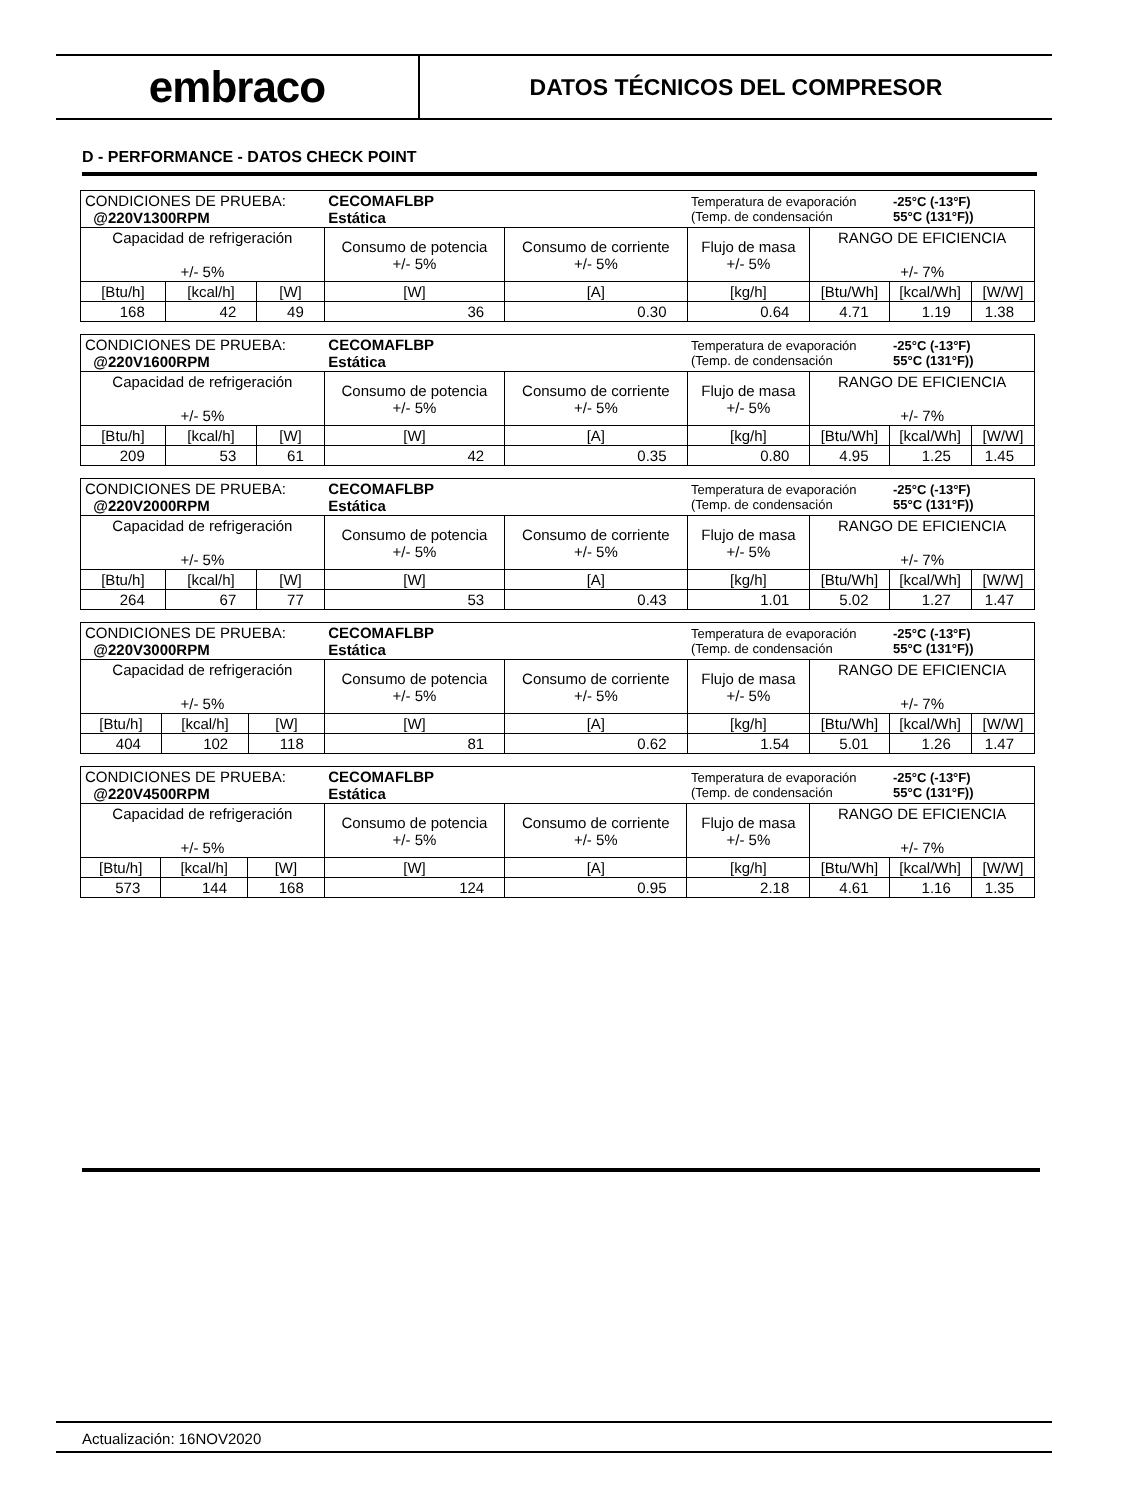embraco
DATOS TÉCNICOS DEL COMPRESOR
D - PERFORMANCE - DATOS CHECK POINT
| CONDICIONES DE PRUEBA: @220V1300RPM | | | CECOMAFLBP Estática | | Temperatura de evaporación (Temp. de condensación | | -25°C (-13°F) 55°C (131°F)) | |
| Capacidad de refrigeración +/- 5% | | | Consumo de potencia +/- 5% | Consumo de corriente +/- 5% | Flujo de masa +/- 5% | RANGO DE EFICIENCIA +/- 7% | | |
| [Btu/h] | [kcal/h] | [W] | [W] | [A] | [kg/h] | [Btu/Wh] | [kcal/Wh] | [W/W] |
| 168 | 42 | 49 | 36 | 0.30 | 0.64 | 4.71 | 1.19 | 1.38 |
| CONDICIONES DE PRUEBA: @220V1600RPM | | | CECOMAFLBP Estática | | Temperatura de evaporación (Temp. de condensación | | -25°C (-13°F) 55°C (131°F)) | |
| Capacidad de refrigeración +/- 5% | | | Consumo de potencia +/- 5% | Consumo de corriente +/- 5% | Flujo de masa +/- 5% | RANGO DE EFICIENCIA +/- 7% | | |
| [Btu/h] | [kcal/h] | [W] | [W] | [A] | [kg/h] | [Btu/Wh] | [kcal/Wh] | [W/W] |
| 209 | 53 | 61 | 42 | 0.35 | 0.80 | 4.95 | 1.25 | 1.45 |
| CONDICIONES DE PRUEBA: @220V2000RPM | | | CECOMAFLBP Estática | | Temperatura de evaporación (Temp. de condensación | | -25°C (-13°F) 55°C (131°F)) | |
| Capacidad de refrigeración +/- 5% | | | Consumo de potencia +/- 5% | Consumo de corriente +/- 5% | Flujo de masa +/- 5% | RANGO DE EFICIENCIA +/- 7% | | |
| [Btu/h] | [kcal/h] | [W] | [W] | [A] | [kg/h] | [Btu/Wh] | [kcal/Wh] | [W/W] |
| 264 | 67 | 77 | 53 | 0.43 | 1.01 | 5.02 | 1.27 | 1.47 |
| CONDICIONES DE PRUEBA: @220V3000RPM | | | CECOMAFLBP Estática | | Temperatura de evaporación (Temp. de condensación | | -25°C (-13°F) 55°C (131°F)) | |
| Capacidad de refrigeración +/- 5% | | | Consumo de potencia +/- 5% | Consumo de corriente +/- 5% | Flujo de masa +/- 5% | RANGO DE EFICIENCIA +/- 7% | | |
| [Btu/h] | [kcal/h] | [W] | [W] | [A] | [kg/h] | [Btu/Wh] | [kcal/Wh] | [W/W] |
| 404 | 102 | 118 | 81 | 0.62 | 1.54 | 5.01 | 1.26 | 1.47 |
| CONDICIONES DE PRUEBA: @220V4500RPM | | | CECOMAFLBP Estática | | Temperatura de evaporación (Temp. de condensación | | -25°C (-13°F) 55°C (131°F)) | |
| Capacidad de refrigeración +/- 5% | | | Consumo de potencia +/- 5% | Consumo de corriente +/- 5% | Flujo de masa +/- 5% | RANGO DE EFICIENCIA +/- 7% | | |
| [Btu/h] | [kcal/h] | [W] | [W] | [A] | [kg/h] | [Btu/Wh] | [kcal/Wh] | [W/W] |
| 573 | 144 | 168 | 124 | 0.95 | 2.18 | 4.61 | 1.16 | 1.35 |
Actualización: 16NOV2020